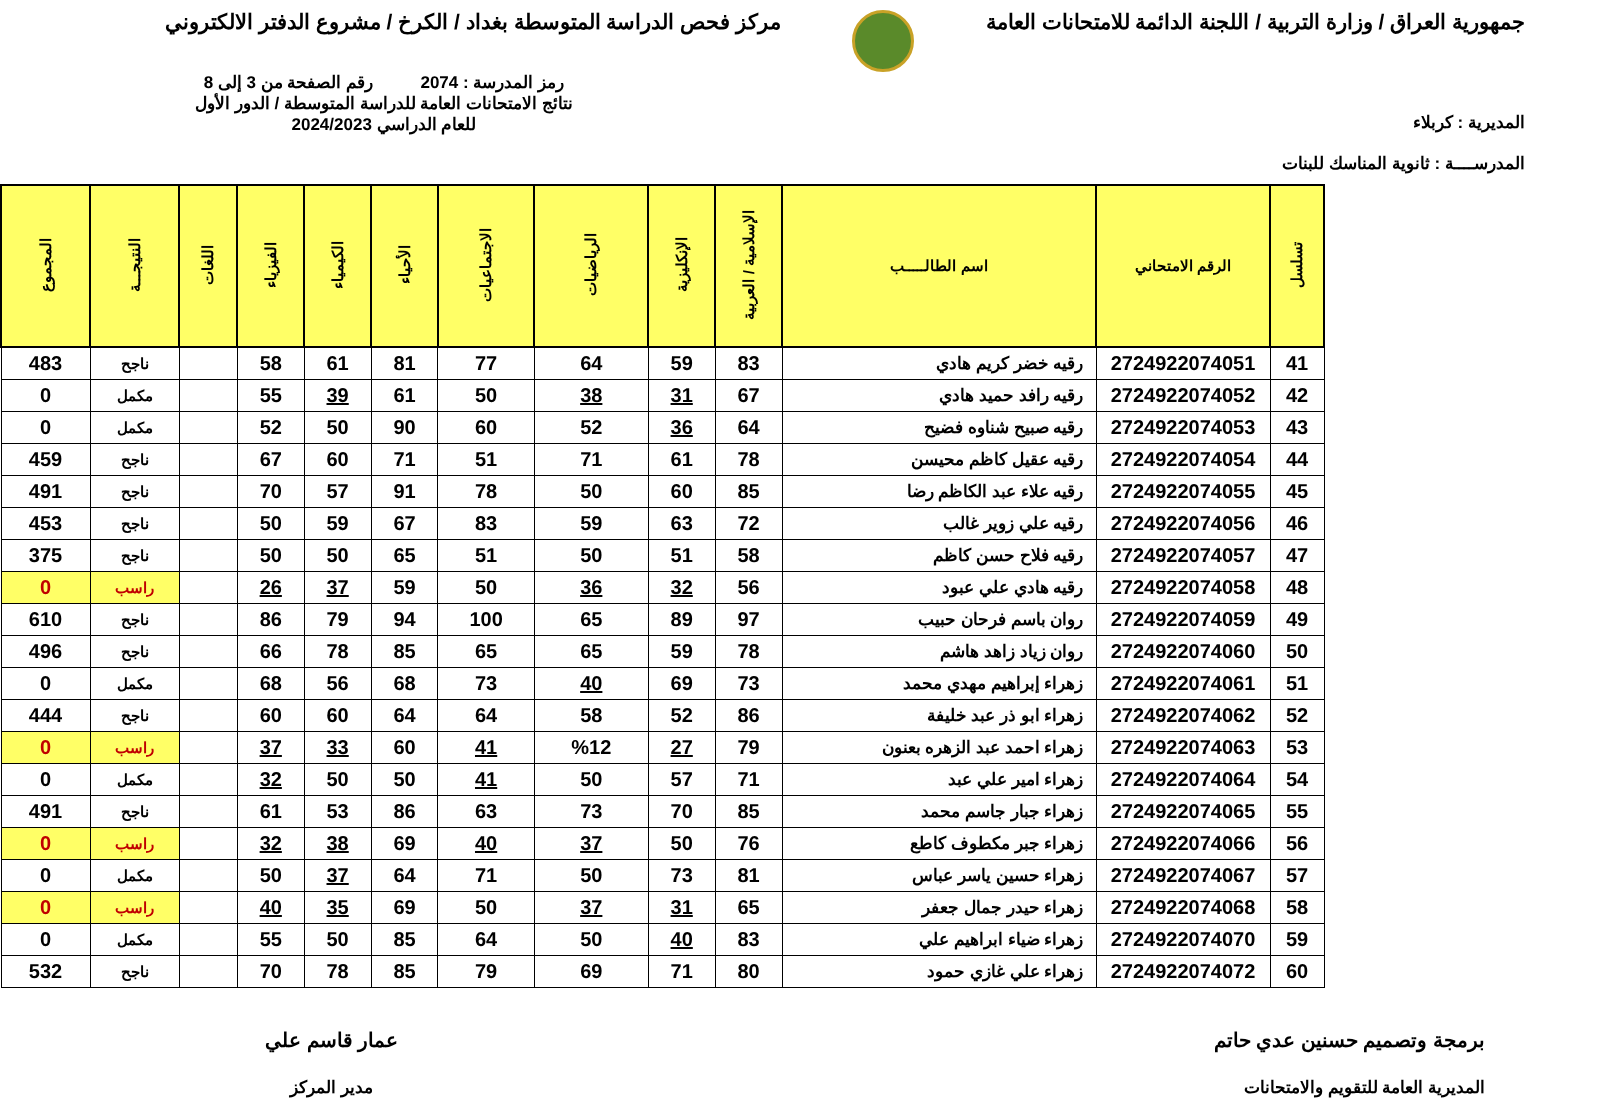جمهورية العراق / وزارة التربية / اللجنة الدائمة للامتحانات العامة
مركز فحص الدراسة المتوسطة بغداد / الكرخ / مشروع الدفتر الالكتروني
المديرية : كربلاء
المدرســــة : ثانوية المناسك للبنات
رمز المدرسة : 2074 رقم الصفحة من 3 إلى 8
نتائج الامتحانات العامة للدراسة المتوسطة / الدور الأول
للعام الدراسي 2024/2023
| تسلسل | الرقم الامتحاني | اسم الطالـــــب | الإسلامية / العربية | الإنكليزية | الرياضيات | الاجتماعيات | الأحياء | الكيمياء | الفيزياء | اللغات | النتيجـــة | المجموع |
| --- | --- | --- | --- | --- | --- | --- | --- | --- | --- | --- | --- | --- |
| 41 | 2724922074051 | رقيه خضر كريم هادي | 83 | 59 | 64 | 77 | 81 | 61 | 58 | | ناجح | 483 |
| 42 | 2724922074052 | رقيه رافد حميد هادي | 67 | 31 | 38 | 50 | 61 | 39 | 55 | | مكمل | 0 |
| 43 | 2724922074053 | رقيه صبيح شناوه فضيح | 64 | 36 | 52 | 60 | 90 | 50 | 52 | | مكمل | 0 |
| 44 | 2724922074054 | رقيه عقيل كاظم محيسن | 78 | 61 | 71 | 51 | 71 | 60 | 67 | | ناجح | 459 |
| 45 | 2724922074055 | رقيه علاء عبد الكاظم رضا | 85 | 60 | 50 | 78 | 91 | 57 | 70 | | ناجح | 491 |
| 46 | 2724922074056 | رقيه علي زوير غالب | 72 | 63 | 59 | 83 | 67 | 59 | 50 | | ناجح | 453 |
| 47 | 2724922074057 | رقيه فلاح حسن كاظم | 58 | 51 | 50 | 51 | 65 | 50 | 50 | | ناجح | 375 |
| 48 | 2724922074058 | رقيه هادي علي عبود | 56 | 32 | 36 | 50 | 59 | 37 | 26 | | راسب | 0 |
| 49 | 2724922074059 | روان باسم فرحان حبيب | 97 | 89 | 65 | 100 | 94 | 79 | 86 | | ناجح | 610 |
| 50 | 2724922074060 | روان زياد زاهد هاشم | 78 | 59 | 65 | 65 | 85 | 78 | 66 | | ناجح | 496 |
| 51 | 2724922074061 | زهراء إبراهيم مهدي محمد | 73 | 69 | 40 | 73 | 68 | 56 | 68 | | مكمل | 0 |
| 52 | 2724922074062 | زهراء ابو ذر عبد خليفة | 86 | 52 | 58 | 64 | 64 | 60 | 60 | | ناجح | 444 |
| 53 | 2724922074063 | زهراء احمد عبد الزهره بعنون | 79 | 27 | %12 | 41 | 60 | 33 | 37 | | راسب | 0 |
| 54 | 2724922074064 | زهراء امير علي عبد | 71 | 57 | 50 | 41 | 50 | 50 | 32 | | مكمل | 0 |
| 55 | 2724922074065 | زهراء جبار جاسم محمد | 85 | 70 | 73 | 63 | 86 | 53 | 61 | | ناجح | 491 |
| 56 | 2724922074066 | زهراء جبر مكطوف كاطع | 76 | 50 | 37 | 40 | 69 | 38 | 32 | | راسب | 0 |
| 57 | 2724922074067 | زهراء حسين ياسر عباس | 81 | 73 | 50 | 71 | 64 | 37 | 50 | | مكمل | 0 |
| 58 | 2724922074068 | زهراء حيدر جمال جعفر | 65 | 31 | 37 | 50 | 69 | 35 | 40 | | راسب | 0 |
| 59 | 2724922074070 | زهراء ضياء ابراهيم علي | 83 | 40 | 50 | 64 | 85 | 50 | 55 | | مكمل | 0 |
| 60 | 2724922074072 | زهراء علي غازي حمود | 80 | 71 | 69 | 79 | 85 | 78 | 70 | | ناجح | 532 |
برمجة وتصميم حسنين عدي حاتم
المديرية العامة للتقويم والامتحانات
عمار قاسم علي
مدير المركز